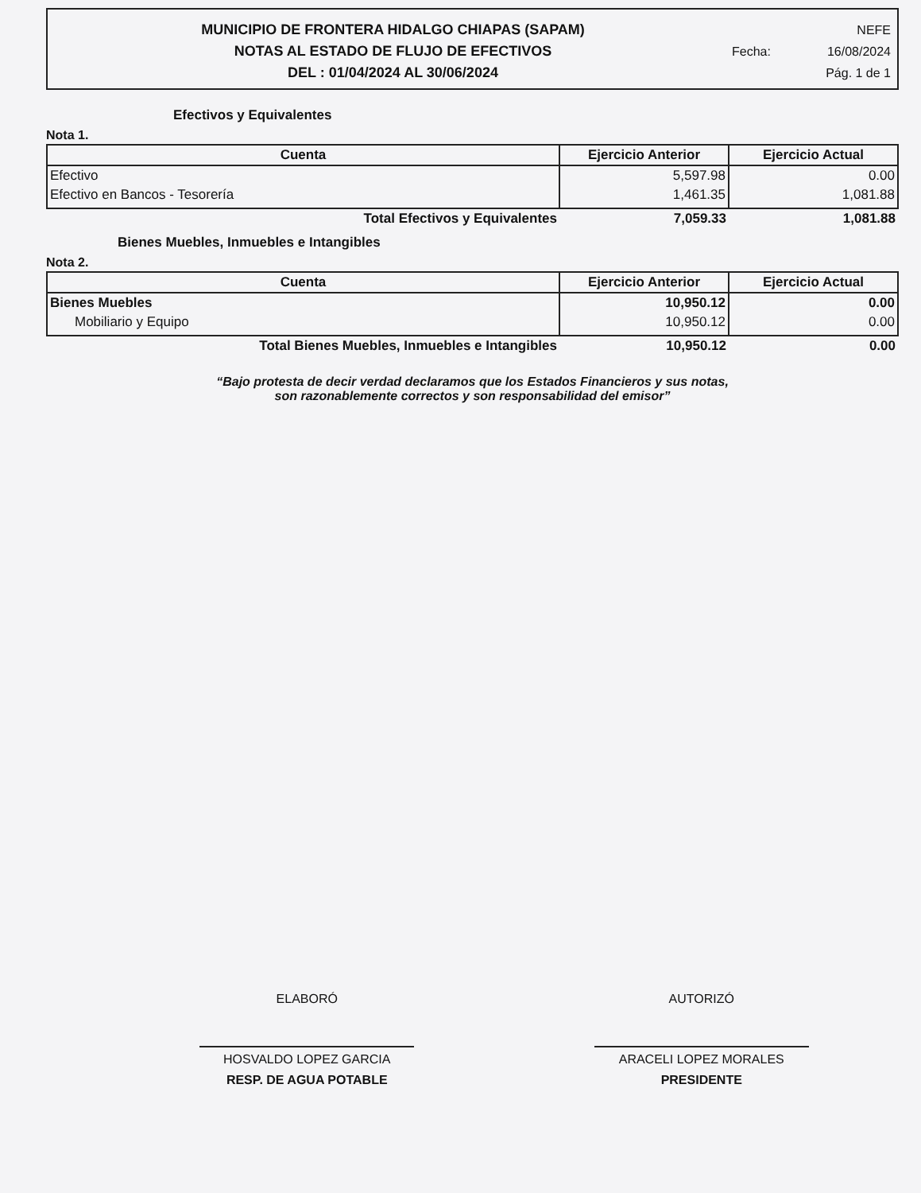MUNICIPIO DE FRONTERA HIDALGO CHIAPAS (SAPAM)
NOTAS AL ESTADO DE FLUJO DE EFECTIVOS
DEL : 01/04/2024 AL 30/06/2024
NEFE
Fecha: 16/08/2024
Pág. 1 de 1
Efectivos y Equivalentes
Nota 1.
| Cuenta | Ejercicio Anterior | Ejercicio Actual |
| --- | --- | --- |
| Efectivo | 5,597.98 | 0.00 |
| Efectivo en Bancos - Tesorería | 1,461.35 | 1,081.88 |
| Total Efectivos y Equivalentes | 7,059.33 | 1,081.88 |
Bienes Muebles, Inmuebles e Intangibles
Nota 2.
| Cuenta | Ejercicio Anterior | Ejercicio Actual |
| --- | --- | --- |
| Bienes Muebles | 10,950.12 | 0.00 |
| Mobiliario y Equipo | 10,950.12 | 0.00 |
| Total Bienes Muebles, Inmuebles e Intangibles | 10,950.12 | 0.00 |
“Bajo protesta de decir verdad declaramos que los Estados Financieros y sus notas,
son razonablemente correctos y son responsabilidad del emisor”
ELABORÓ
HOSVALDO LOPEZ GARCIA
RESP. DE AGUA POTABLE
AUTORIZÓ
ARACELI LOPEZ MORALES
PRESIDENTE